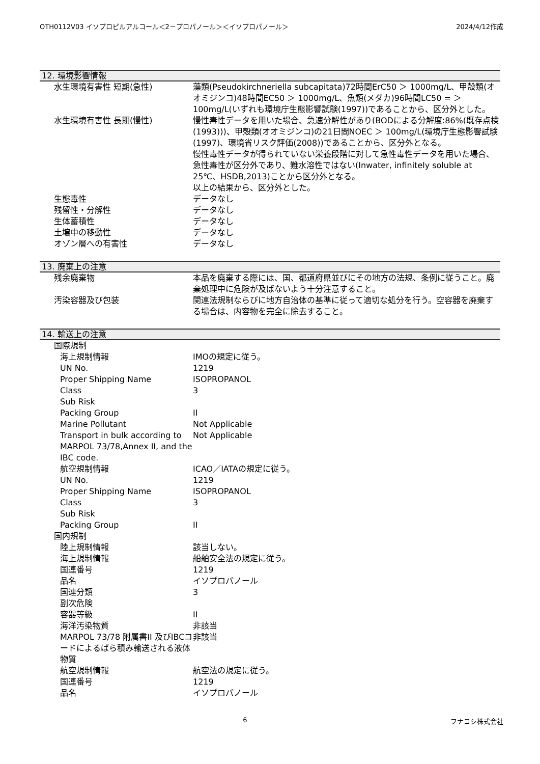OTH0112V03 イソプロピルアルコール＜2－プロパノール＞＜イソプロパノール＞ 2024/4/12作成
12. 環境影響情報
| 水生環境有害性 短期(急性) | 藻類(Pseudokirchneriella subcapitata)72時間ErC50 ＞ 1000mg/L、甲殻類(オオミジンコ)48時間EC50 ＞ 1000mg/L、魚類(メダカ)96時間LC50 = ＞ 100mg/L(いずれも環境庁生態影響試験(1997))であることから、区分外とした。 |
| 水生環境有害性 長期(慢性) | 慢性毒性データを用いた場合、急速分解性があり(BODによる分解度:86%(既存点検(1993)))、甲殻類(オオミジンコ)の21日間NOEC ＞ 100mg/L(環境庁生態影響試験(1997)、環境省リスク評価(2008))であることから、区分外となる。 慢性毒性データが得られていない栄養段階に対して急性毒性データを用いた場合、急性毒性が区分外であり、難水溶性ではない(Inwater, infinitely soluble at 25℃、HSDB,2013)ことから区分外となる。 以上の結果から、区分外とした。 |
| 生態毒性 | データなし |
| 残留性・分解性 | データなし |
| 生体蓄積性 | データなし |
| 土壌中の移動性 | データなし |
| オゾン層への有害性 | データなし |
13. 廃棄上の注意
| 残余廃棄物 | 本品を廃棄する際には、国、都道府県並びにその地方の法規、条例に従うこと。廃棄処理中に危険が及ばないよう十分注意すること。 |
| 汚染容器及び包装 | 関連法規制ならびに地方自治体の基準に従って適切な処分を行う。空容器を廃棄する場合は、内容物を完全に除去すること。 |
14. 輸送上の注意
| 国際規制 | |
| 海上規制情報 | IMOの規定に従う。 |
| UN No. | 1219 |
| Proper Shipping Name | ISOPROPANOL |
| Class | 3 |
| Sub Risk | |
| Packing Group | II |
| Marine Pollutant | Not Applicable |
| Transport in bulk according to MARPOL 73/78,Annex II, and the IBC code. | Not Applicable |
| 航空規制情報 | ICAO／IATAの規定に従う。 |
| UN No. | 1219 |
| Proper Shipping Name | ISOPROPANOL |
| Class | 3 |
| Sub Risk | |
| Packing Group | II |
| 国内規制 | |
| 陸上規制情報 | 該当しない。 |
| 海上規制情報 | 船舶安全法の規定に従う。 |
| 国連番号 | 1219 |
| 品名 | イソプロパノール |
| 国連分類 | 3 |
| 副次危険 | |
| 容器等級 | II |
| 海洋汚染物質 | 非該当 |
| MARPOL 73/78 附属書II 及びIBCコードによるばら積み輸送される液体物質 | 非該当 |
| 航空規制情報 | 航空法の規定に従う。 |
| 国連番号 | 1219 |
| 品名 | イソプロパノール |
6 フナコシ株式会社